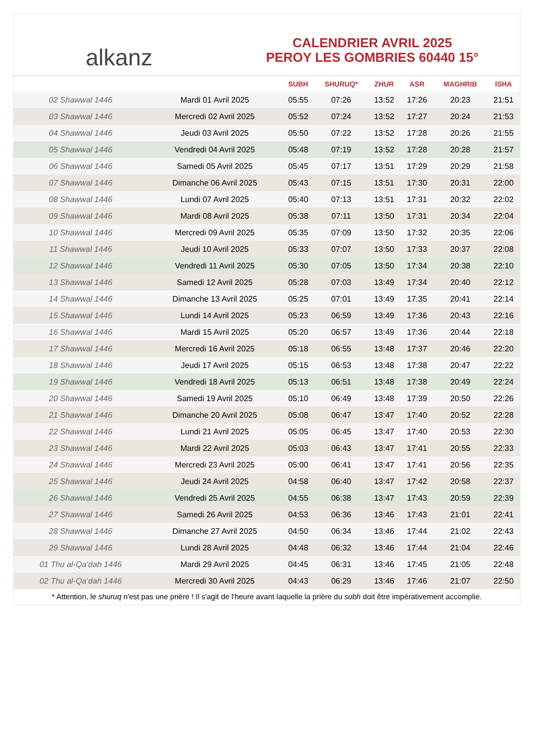alkanz
CALENDRIER AVRIL 2025
PEROY LES GOMBRIES 60440 15°
| | | SUBH | SHURUQ* | ZHUR | ASR | MAGHRIB | ISHA |
| --- | --- | --- | --- | --- | --- | --- | --- |
| 02 Shawwal 1446 | Mardi 01 Avril 2025 | 05:55 | 07:26 | 13:52 | 17:26 | 20:23 | 21:51 |
| 03 Shawwal 1446 | Mercredi 02 Avril 2025 | 05:52 | 07:24 | 13:52 | 17:27 | 20:24 | 21:53 |
| 04 Shawwal 1446 | Jeudi 03 Avril 2025 | 05:50 | 07:22 | 13:52 | 17:28 | 20:26 | 21:55 |
| 05 Shawwal 1446 | Vendredi 04 Avril 2025 | 05:48 | 07:19 | 13:52 | 17:28 | 20:28 | 21:57 |
| 06 Shawwal 1446 | Samedi 05 Avril 2025 | 05:45 | 07:17 | 13:51 | 17:29 | 20:29 | 21:58 |
| 07 Shawwal 1446 | Dimanche 06 Avril 2025 | 05:43 | 07:15 | 13:51 | 17:30 | 20:31 | 22:00 |
| 08 Shawwal 1446 | Lundi 07 Avril 2025 | 05:40 | 07:13 | 13:51 | 17:31 | 20:32 | 22:02 |
| 09 Shawwal 1446 | Mardi 08 Avril 2025 | 05:38 | 07:11 | 13:50 | 17:31 | 20:34 | 22:04 |
| 10 Shawwal 1446 | Mercredi 09 Avril 2025 | 05:35 | 07:09 | 13:50 | 17:32 | 20:35 | 22:06 |
| 11 Shawwal 1446 | Jeudi 10 Avril 2025 | 05:33 | 07:07 | 13:50 | 17:33 | 20:37 | 22:08 |
| 12 Shawwal 1446 | Vendredi 11 Avril 2025 | 05:30 | 07:05 | 13:50 | 17:34 | 20:38 | 22:10 |
| 13 Shawwal 1446 | Samedi 12 Avril 2025 | 05:28 | 07:03 | 13:49 | 17:34 | 20:40 | 22:12 |
| 14 Shawwal 1446 | Dimanche 13 Avril 2025 | 05:25 | 07:01 | 13:49 | 17:35 | 20:41 | 22:14 |
| 15 Shawwal 1446 | Lundi 14 Avril 2025 | 05:23 | 06:59 | 13:49 | 17:36 | 20:43 | 22:16 |
| 16 Shawwal 1446 | Mardi 15 Avril 2025 | 05:20 | 06:57 | 13:49 | 17:36 | 20:44 | 22:18 |
| 17 Shawwal 1446 | Mercredi 16 Avril 2025 | 05:18 | 06:55 | 13:48 | 17:37 | 20:46 | 22:20 |
| 18 Shawwal 1446 | Jeudi 17 Avril 2025 | 05:15 | 06:53 | 13:48 | 17:38 | 20:47 | 22:22 |
| 19 Shawwal 1446 | Vendredi 18 Avril 2025 | 05:13 | 06:51 | 13:48 | 17:38 | 20:49 | 22:24 |
| 20 Shawwal 1446 | Samedi 19 Avril 2025 | 05:10 | 06:49 | 13:48 | 17:39 | 20:50 | 22:26 |
| 21 Shawwal 1446 | Dimanche 20 Avril 2025 | 05:08 | 06:47 | 13:47 | 17:40 | 20:52 | 22:28 |
| 22 Shawwal 1446 | Lundi 21 Avril 2025 | 05:05 | 06:45 | 13:47 | 17:40 | 20:53 | 22:30 |
| 23 Shawwal 1446 | Mardi 22 Avril 2025 | 05:03 | 06:43 | 13:47 | 17:41 | 20:55 | 22:33 |
| 24 Shawwal 1446 | Mercredi 23 Avril 2025 | 05:00 | 06:41 | 13:47 | 17:41 | 20:56 | 22:35 |
| 25 Shawwal 1446 | Jeudi 24 Avril 2025 | 04:58 | 06:40 | 13:47 | 17:42 | 20:58 | 22:37 |
| 26 Shawwal 1446 | Vendredi 25 Avril 2025 | 04:55 | 06:38 | 13:47 | 17:43 | 20:59 | 22:39 |
| 27 Shawwal 1446 | Samedi 26 Avril 2025 | 04:53 | 06:36 | 13:46 | 17:43 | 21:01 | 22:41 |
| 28 Shawwal 1446 | Dimanche 27 Avril 2025 | 04:50 | 06:34 | 13:46 | 17:44 | 21:02 | 22:43 |
| 29 Shawwal 1446 | Lundi 28 Avril 2025 | 04:48 | 06:32 | 13:46 | 17:44 | 21:04 | 22:46 |
| 01 Thu al-Qa‘dah 1446 | Mardi 29 Avril 2025 | 04:45 | 06:31 | 13:46 | 17:45 | 21:05 | 22:48 |
| 02 Thu al-Qa‘dah 1446 | Mercredi 30 Avril 2025 | 04:43 | 06:29 | 13:46 | 17:46 | 21:07 | 22:50 |
* Attention, le shuruq n'est pas une prière ! Il s'agit de l'heure avant laquelle la prière du subh doit être impérativement accomplie.